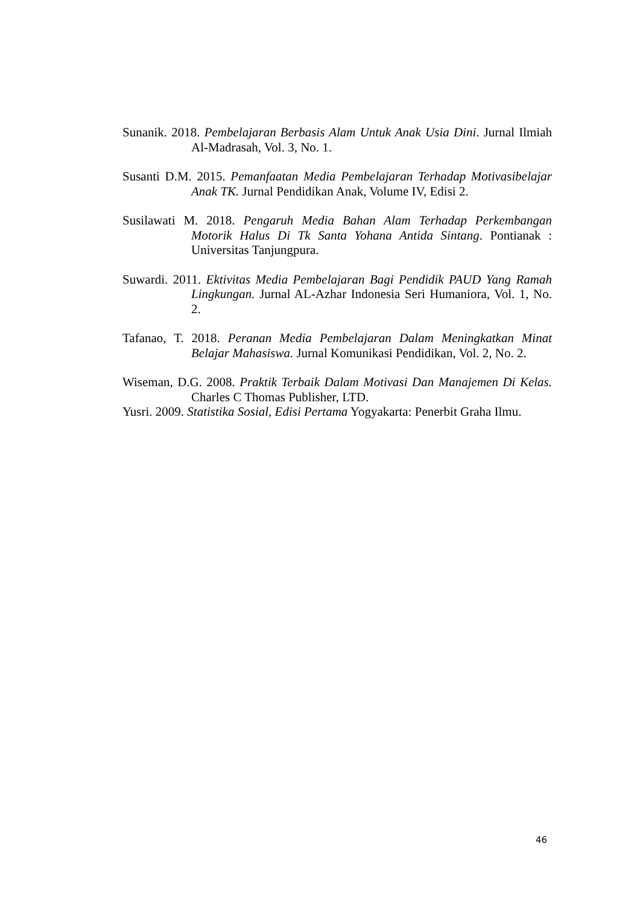Sunanik. 2018. Pembelajaran Berbasis Alam Untuk Anak Usia Dini. Jurnal Ilmiah Al-Madrasah, Vol. 3, No. 1.
Susanti D.M. 2015. Pemanfaatan Media Pembelajaran Terhadap Motivasibelajar Anak TK. Jurnal Pendidikan Anak, Volume IV, Edisi 2.
Susilawati M. 2018. Pengaruh Media Bahan Alam Terhadap Perkembangan Motorik Halus Di Tk Santa Yohana Antida Sintang. Pontianak : Universitas Tanjungpura.
Suwardi. 2011. Ektivitas Media Pembelajaran Bagi Pendidik PAUD Yang Ramah Lingkungan. Jurnal AL-Azhar Indonesia Seri Humaniora, Vol. 1, No. 2.
Tafanao, T. 2018. Peranan Media Pembelajaran Dalam Meningkatkan Minat Belajar Mahasiswa. Jurnal Komunikasi Pendidikan, Vol. 2, No. 2.
Wiseman, D.G. 2008. Praktik Terbaik Dalam Motivasi Dan Manajemen Di Kelas. Charles C Thomas Publisher, LTD.
Yusri. 2009. Statistika Sosial, Edisi Pertama Yogyakarta: Penerbit Graha Ilmu.
46